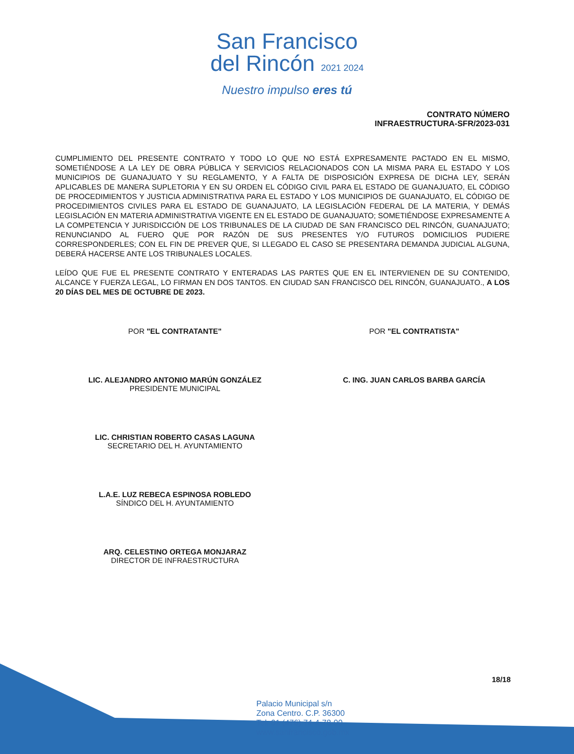San Francisco
del Rincón 2021 2024
Nuestro impulso eres tú
CONTRATO NÚMERO
INFRAESTRUCTURA-SFR/2023-031
CUMPLIMIENTO DEL PRESENTE CONTRATO Y TODO LO QUE NO ESTÁ EXPRESAMENTE PACTADO EN EL MISMO, SOMETIÉNDOSE A LA LEY DE OBRA PÚBLICA Y SERVICIOS RELACIONADOS CON LA MISMA PARA EL ESTADO Y LOS MUNICIPIOS DE GUANAJUATO Y SU REGLAMENTO, Y A FALTA DE DISPOSICIÓN EXPRESA DE DICHA LEY, SERÁN APLICABLES DE MANERA SUPLETORIA Y EN SU ORDEN EL CÓDIGO CIVIL PARA EL ESTADO DE GUANAJUATO, EL CÓDIGO DE PROCEDIMIENTOS Y JUSTICIA ADMINISTRATIVA PARA EL ESTADO Y LOS MUNICIPIOS DE GUANAJUATO, EL CÓDIGO DE PROCEDIMIENTOS CIVILES PARA EL ESTADO DE GUANAJUATO, LA LEGISLACIÓN FEDERAL DE LA MATERIA, Y DEMÁS LEGISLACIÓN EN MATERIA ADMINISTRATIVA VIGENTE EN EL ESTADO DE GUANAJUATO; SOMETIÉNDOSE EXPRESAMENTE A LA COMPETENCIA Y JURISDICCIÓN DE LOS TRIBUNALES DE LA CIUDAD DE SAN FRANCISCO DEL RINCÓN, GUANAJUATO; RENUNCIANDO AL FUERO QUE POR RAZÓN DE SUS PRESENTES Y/O FUTUROS DOMICILIOS PUDIERE CORRESPONDERLES; CON EL FIN DE PREVER QUE, SI LLEGADO EL CASO SE PRESENTARA DEMANDA JUDICIAL ALGUNA, DEBERÁ HACERSE ANTE LOS TRIBUNALES LOCALES.
LEÍDO QUE FUE EL PRESENTE CONTRATO Y ENTERADAS LAS PARTES QUE EN EL INTERVIENEN DE SU CONTENIDO, ALCANCE Y FUERZA LEGAL, LO FIRMAN EN DOS TANTOS. EN CIUDAD SAN FRANCISCO DEL RINCÓN, GUANAJUATO., A LOS 20 DÍAS DEL MES DE OCTUBRE DE 2023.
POR "EL CONTRATANTE"
LIC. ALEJANDRO ANTONIO MARÚN GONZÁLEZ
PRESIDENTE MUNICIPAL
LIC. CHRISTIAN ROBERTO CASAS LAGUNA
SECRETARIO DEL H. AYUNTAMIENTO
L.A.E. LUZ REBECA ESPINOSA ROBLEDO
SÍNDICO DEL H. AYUNTAMIENTO
ARQ. CELESTINO ORTEGA MONJARAZ
DIRECTOR DE INFRAESTRUCTURA
POR "EL CONTRATISTA"
C. ING. JUAN CARLOS BARBA GARCÍA
18/18
Palacio Municipal s/n
Zona Centro. C.P. 36300
Tel: 01 (476) 74-4-78-00
www.sanfrancisco.gob.mx